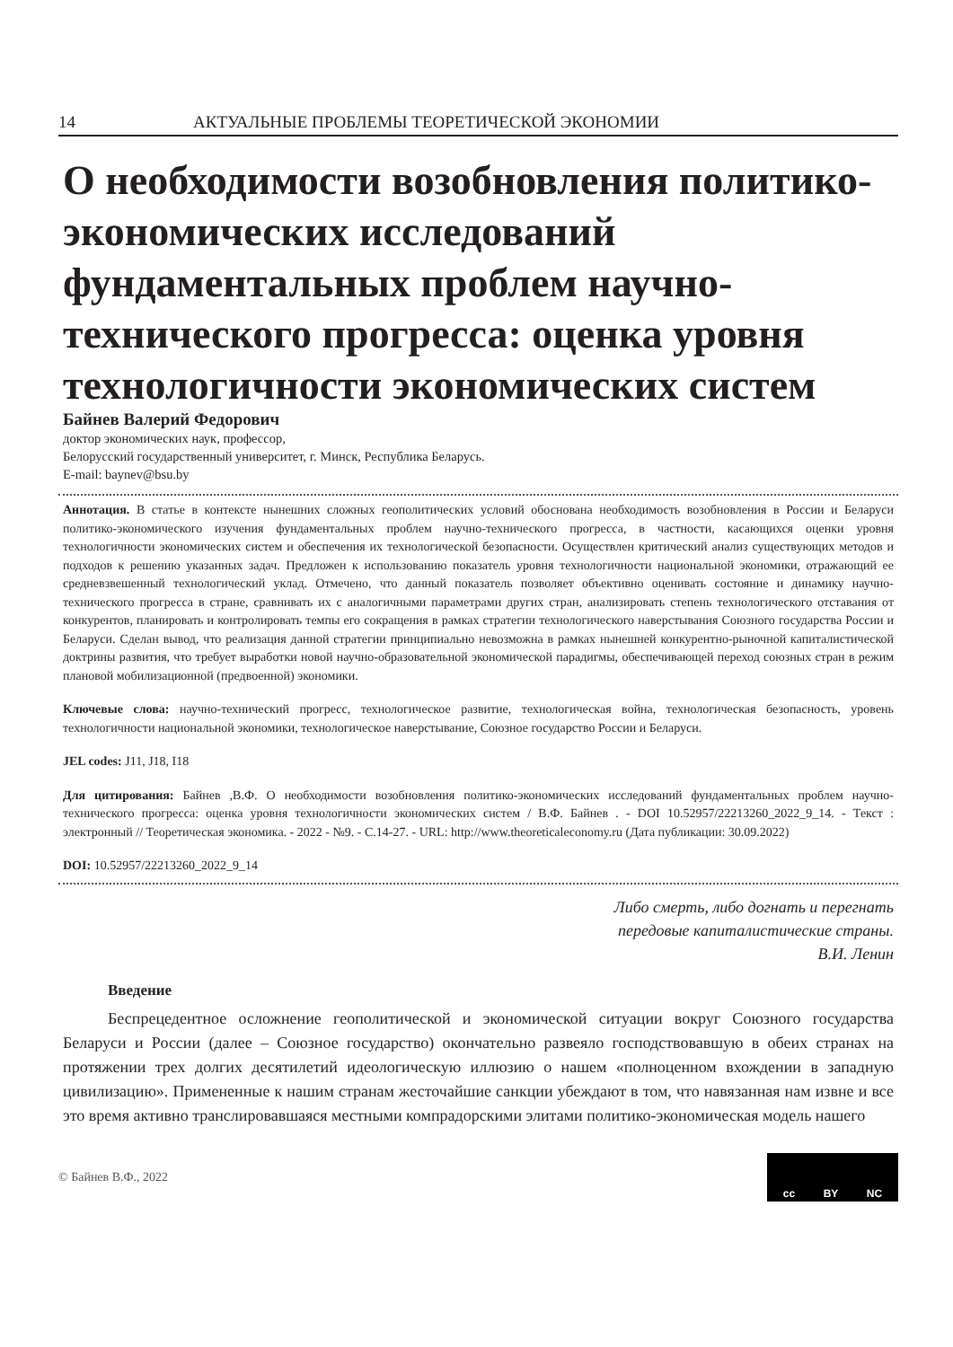14 АКТУАЛЬНЫЕ ПРОБЛЕМЫ ТЕОРЕТИЧЕСКОЙ ЭКОНОМИИ
О необходимости возобновления политико-экономических исследований фундаментальных проблем научно-технического прогресса: оценка уровня технологичности экономических систем
Байнев Валерий Федорович
доктор экономических наук, профессор,
Белорусский государственный университет, г. Минск, Республика Беларусь.
E-mail: baynev@bsu.by
Аннотация. В статье в контексте нынешних сложных геополитических условий обоснована необходимость возобновления в России и Беларуси политико-экономического изучения фундаментальных проблем научно-технического прогресса, в частности, касающихся оценки уровня технологичности экономических систем и обеспечения их технологической безопасности. Осуществлен критический анализ существующих методов и подходов к решению указанных задач. Предложен к использованию показатель уровня технологичности национальной экономики, отражающий ее средневзвешенный технологический уклад. Отмечено, что данный показатель позволяет объективно оценивать состояние и динамику научно-технического прогресса в стране, сравнивать их с аналогичными параметрами других стран, анализировать степень технологического отставания от конкурентов, планировать и контролировать темпы его сокращения в рамках стратегии технологического наверстывания Союзного государства России и Беларуси. Сделан вывод, что реализация данной стратегии принципиально невозможна в рамках нынешней конкурентно-рыночной капиталистической доктрины развития, что требует выработки новой научно-образовательной экономической парадигмы, обеспечивающей переход союзных стран в режим плановой мобилизационной (предвоенной) экономики.
Ключевые слова: научно-технический прогресс, технологическое развитие, технологическая война, технологическая безопасность, уровень технологичности национальной экономики, технологическое наверстывание, Союзное государство России и Беларуси.
JEL codes: J11, J18, I18
Для цитирования: Байнев ,В.Ф. О необходимости возобновления политико-экономических исследований фундаментальных проблем научно-технического прогресса: оценка уровня технологичности экономических систем / В.Ф. Байнев . - DOI 10.52957/22213260_2022_9_14. - Текст : электронный // Теоретическая экономика. - 2022 - №9. - С.14-27. - URL: http://www.theoreticaleconomy.ru (Дата публикации: 30.09.2022)
DOI: 10.52957/22213260_2022_9_14
Либо смерть, либо догнать и перегнать
передовые капиталистические страны.
В.И. Ленин
Введение
Беспрецедентное осложнение геополитической и экономической ситуации вокруг Союзного государства Беларуси и России (далее – Союзное государство) окончательно развеяло господствовавшую в обеих странах на протяжении трех долгих десятилетий идеологическую иллюзию о нашем «полноценном вхождении в западную цивилизацию». Примененные к нашим странам жесточайшие санкции убеждают в том, что навязанная нам извне и все это время активно транслировавшаяся местными компрадорскими элитами политико-экономическая модель нашего
© Байнев В.Ф., 2022
cc BY NC